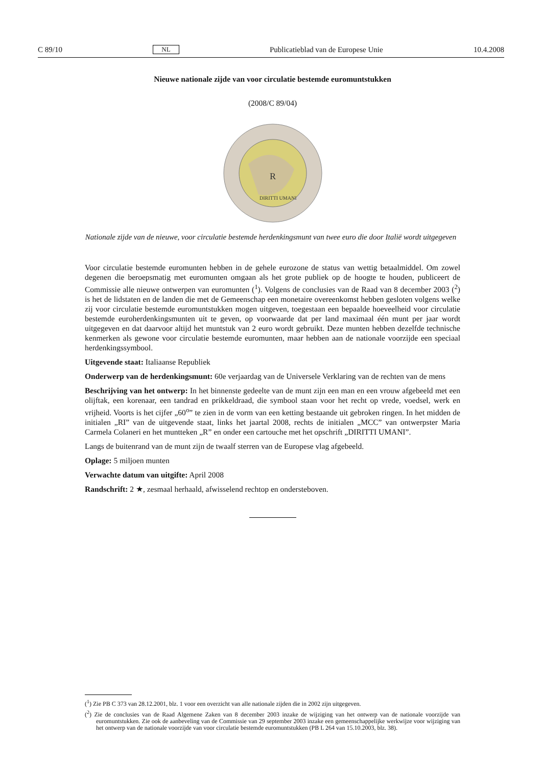C 89/10 NL Publicatieblad van de Europese Unie 10.4.2008
Nieuwe nationale zijde van voor circulatie bestemde euromuntstukken
(2008/C 89/04)
DIRITTI UMANI
R
Nationale zijde van de nieuwe, voor circulatie bestemde herdenkingsmunt van twee euro die door Italië wordt uitgegeven
Voor circulatie bestemde euromunten hebben in de gehele eurozone de status van wettig betaalmiddel. Om zowel degenen die beroepsmatig met euromunten omgaan als het grote publiek op de hoogte te houden, publiceert de Commissie alle nieuwe ontwerpen van euromunten (<sup>1</sup>). Volgens de conclusies van de Raad van 8 december 2003 (<sup>2</sup>) is het de lidstaten en de landen die met de Gemeenschap een monetaire overeenkomst hebben gesloten volgens welke zij voor circulatie bestemde euromuntstukken mogen uitgeven, toegestaan een bepaalde hoeveelheid voor circulatie bestemde euroherdenkingsmunten uit te geven, op voorwaarde dat per land maximaal één munt per jaar wordt uitgegeven en dat daarvoor altijd het muntstuk van 2 euro wordt gebruikt. Deze munten hebben dezelfde technische kenmerken als gewone voor circulatie bestemde euromunten, maar hebben aan de nationale voorzijde een speciaal herdenkingssymbool.
Uitgevende staat: Italiaanse Republiek
Onderwerp van de herdenkingsmunt: 60e verjaardag van de Universele Verklaring van de rechten van de mens
Beschrijving van het ontwerp: In het binnenste gedeelte van de munt zijn een man en een vrouw afgebeeld met een olijftak, een korenaar, een tandrad en prikkeldraad, die symbool staan voor het recht op vrede, voedsel, werk en vrijheid. Voorts is het cijfer „60<sup>o</sup>” te zien in de vorm van een ketting bestaande uit gebroken ringen. In het midden de initialen „RI” van de uitgevende staat, links het jaartal 2008, rechts de initialen „MCC” van ontwerpster Maria Carmela Colaneri en het muntteken „R” en onder een cartouche met het opschrift „DIRITTI UMANI”.
Langs de buitenrand van de munt zijn de twaalf sterren van de Europese vlag afgebeeld.
Oplage: 5 miljoen munten
Verwachte datum van uitgifte: April 2008
Randschrift: 2 ★, zesmaal herhaald, afwisselend rechtop en ondersteboven.
(<sup>1</sup>) Zie PB C 373 van 28.12.2001, blz. 1 voor een overzicht van alle nationale zijden die in 2002 zijn uitgegeven.
(<sup>2</sup>) Zie de conclusies van de Raad Algemene Zaken van 8 december 2003 inzake de wijziging van het ontwerp van de nationale voorzijde van euromuntstukken. Zie ook de aanbeveling van de Commissie van 29 september 2003 inzake een gemeenschappelijke werkwijze voor wijziging van het ontwerp van de nationale voorzijde van voor circulatie bestemde euromuntstukken (PB L 264 van 15.10.2003, blz. 38).